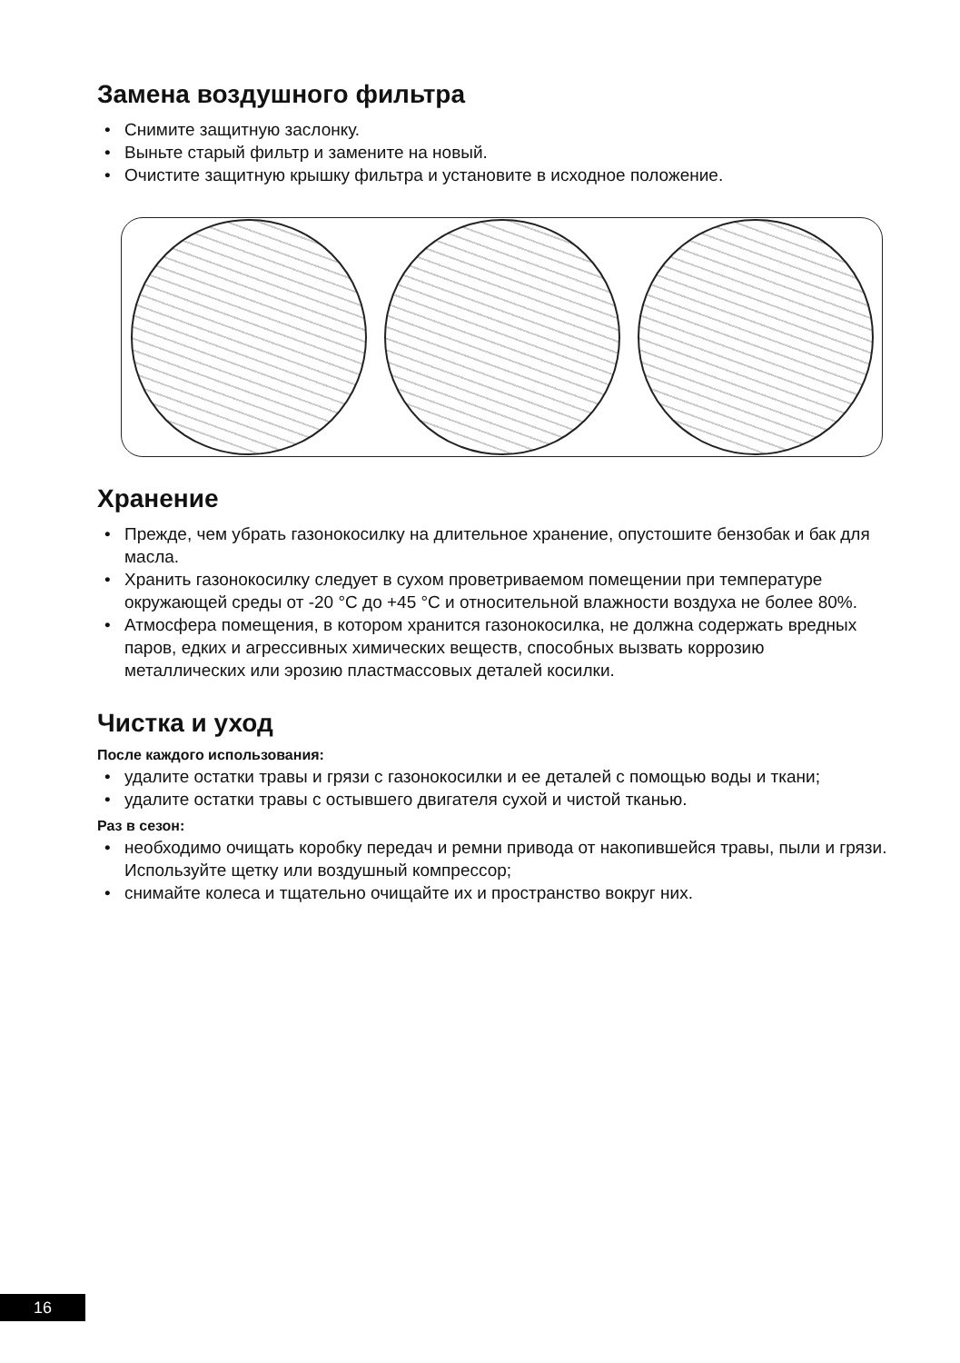Замена воздушного фильтра
• Снимите защитную заслонку.
• Выньте старый фильтр и замените на новый.
• Очистите защитную крышку фильтра и установите в исходное положение.
Хранение
• Прежде, чем убрать газонокосилку на длительное хранение, опустошите бензобак и бак для масла.
• Хранить газонокосилку следует в сухом проветриваемом помещении при температуре окружающей среды от -20 °С до +45 °С и относительной влажности воздуха не более 80%.
• Атмосфера помещения, в котором хранится газонокосилка, не должна содержать вредных паров, едких и агрессивных химических веществ, способных вызвать коррозию металлических или эрозию пластмассовых деталей косилки.
Чистка и уход
После каждого использования:
• удалите остатки травы и грязи с газонокосилки и ее деталей с помощью воды и ткани;
• удалите остатки травы с остывшего двигателя сухой и чистой тканью.
Раз в сезон:
• необходимо очищать коробку передач и ремни привода от накопившейся травы, пыли и грязи. Используйте щетку или воздушный компрессор;
• снимайте колеса и тщательно очищайте их и пространство вокруг них.
16